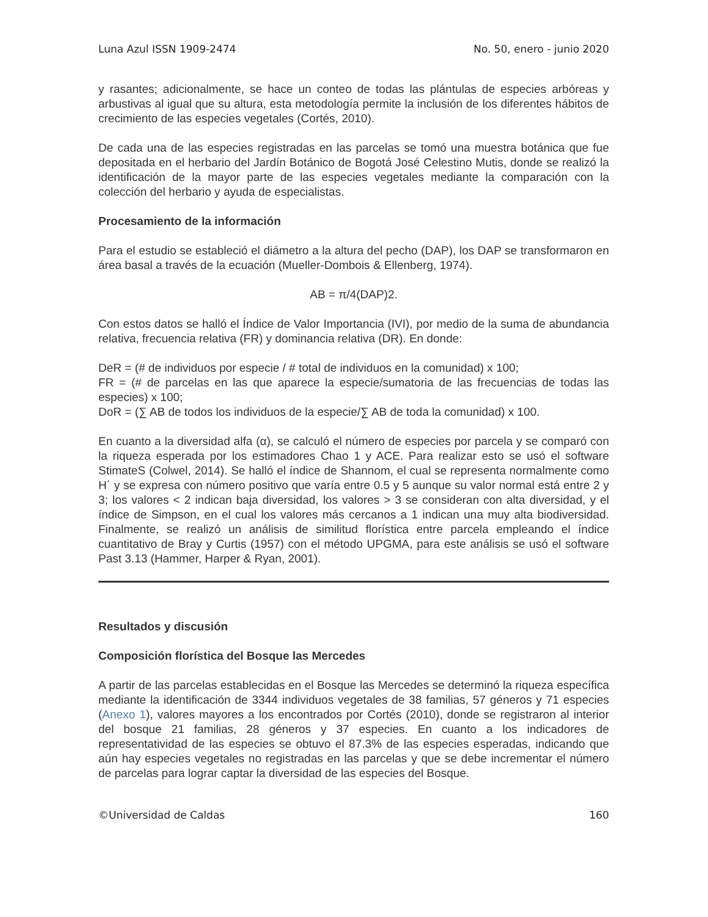Luna Azul ISSN 1909-2474 No. 50, enero - junio 2020
y rasantes; adicionalmente, se hace un conteo de todas las plántulas de especies arbóreas y arbustivas al igual que su altura, esta metodología permite la inclusión de los diferentes hábitos de crecimiento de las especies vegetales (Cortés, 2010).
De cada una de las especies registradas en las parcelas se tomó una muestra botánica que fue depositada en el herbario del Jardín Botánico de Bogotá José Celestino Mutis, donde se realizó la identificación de la mayor parte de las especies vegetales mediante la comparación con la colección del herbario y ayuda de especialistas.
Procesamiento de la información
Para el estudio se estableció el diámetro a la altura del pecho (DAP), los DAP se transformaron en área basal a través de la ecuación (Mueller-Dombois & Ellenberg, 1974).
AB = π/4(DAP)2.
Con estos datos se halló el Índice de Valor Importancia (IVI), por medio de la suma de abundancia relativa, frecuencia relativa (FR) y dominancia relativa (DR). En donde:
DeR = (# de individuos por especie / # total de individuos en la comunidad) x 100;
FR = (# de parcelas en las que aparece la especie/sumatoria de las frecuencias de todas las especies) x 100;
DoR = (∑ AB de todos los individuos de la especie/∑ AB de toda la comunidad) x 100.
En cuanto a la diversidad alfa (α), se calculó el número de especies por parcela y se comparó con la riqueza esperada por los estimadores Chao 1 y ACE. Para realizar esto se usó el software StimateS (Colwel, 2014). Se halló el índice de Shannom, el cual se representa normalmente como H´ y se expresa con número positivo que varía entre 0.5 y 5 aunque su valor normal está entre 2 y 3; los valores < 2 indican baja diversidad, los valores > 3 se consideran con alta diversidad, y el índice de Simpson, en el cual los valores más cercanos a 1 indican una muy alta biodiversidad. Finalmente, se realizó un análisis de similitud florística entre parcela empleando el índice cuantitativo de Bray y Curtis (1957) con el método UPGMA, para este análisis se usó el software Past 3.13 (Hammer, Harper & Ryan, 2001).
Resultados y discusión
Composición florística del Bosque las Mercedes
A partir de las parcelas establecidas en el Bosque las Mercedes se determinó la riqueza específica mediante la identificación de 3344 individuos vegetales de 38 familias, 57 géneros y 71 especies (Anexo 1), valores mayores a los encontrados por Cortés (2010), donde se registraron al interior del bosque 21 familias, 28 géneros y 37 especies. En cuanto a los indicadores de representatividad de las especies se obtuvo el 87.3% de las especies esperadas, indicando que aún hay especies vegetales no registradas en las parcelas y que se debe incrementar el número de parcelas para lograr captar la diversidad de las especies del Bosque.
©Universidad de Caldas 160